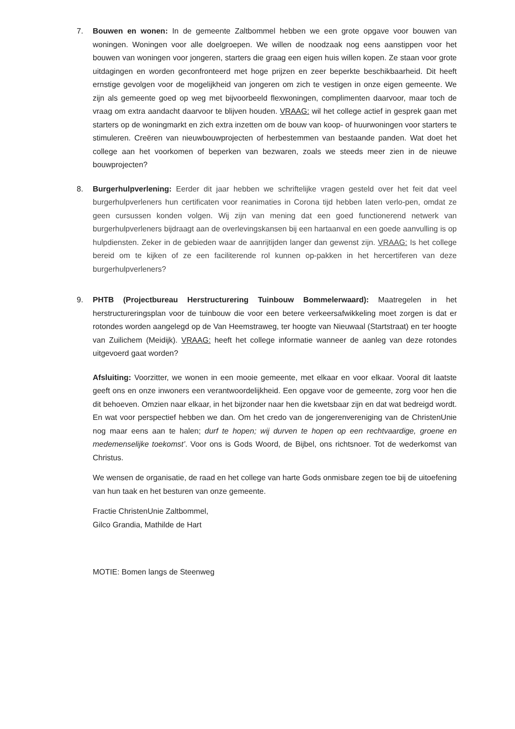7. Bouwen en wonen: In de gemeente Zaltbommel hebben we een grote opgave voor bouwen van woningen. Woningen voor alle doelgroepen. We willen de noodzaak nog eens aanstippen voor het bouwen van woningen voor jongeren, starters die graag een eigen huis willen kopen. Ze staan voor grote uitdagingen en worden geconfronteerd met hoge prijzen en zeer beperkte beschikbaarheid. Dit heeft ernstige gevolgen voor de mogelijkheid van jongeren om zich te vestigen in onze eigen gemeente. We zijn als gemeente goed op weg met bijvoorbeeld flexwoningen, complimenten daarvoor, maar toch de vraag om extra aandacht daarvoor te blijven houden. VRAAG: wil het college actief in gesprek gaan met starters op de woningmarkt en zich extra inzetten om de bouw van koop- of huurwoningen voor starters te stimuleren. Creëren van nieuwbouwprojecten of herbestemmen van bestaande panden. Wat doet het college aan het voorkomen of beperken van bezwaren, zoals we steeds meer zien in de nieuwe bouwprojecten?
8. Burgerhulpverlening: Eerder dit jaar hebben we schriftelijke vragen gesteld over het feit dat veel burgerhulpverleners hun certificaten voor reanimaties in Corona tijd hebben laten verlo-pen, omdat ze geen cursussen konden volgen. Wij zijn van mening dat een goed functionerend netwerk van burgerhulpverleners bijdraagt aan de overlevingskansen bij een hartaanval en een goede aanvulling is op hulpdiensten. Zeker in de gebieden waar de aanrijtijden langer dan gewenst zijn. VRAAG: Is het college bereid om te kijken of ze een faciliterende rol kunnen op-pakken in het hercertiferen van deze burgerhulpverleners?
9. PHTB (Projectbureau Herstructurering Tuinbouw Bommelerwaard): Maatregelen in het herstructureringsplan voor de tuinbouw die voor een betere verkeersafwikkeling moet zorgen is dat er rotondes worden aangelegd op de Van Heemstraweg, ter hoogte van Nieuwaal (Startstraat) en ter hoogte van Zuilichem (Meidijk). VRAAG: heeft het college informatie wanneer de aanleg van deze rotondes uitgevoerd gaat worden?
Afsluiting: Voorzitter, we wonen in een mooie gemeente, met elkaar en voor elkaar. Vooral dit laatste geeft ons en onze inwoners een verantwoordelijkheid. Een opgave voor de gemeente, zorg voor hen die dit behoeven. Omzien naar elkaar, in het bijzonder naar hen die kwetsbaar zijn en dat wat bedreigd wordt. En wat voor perspectief hebben we dan. Om het credo van de jongerenvereniging van de ChristenUnie nog maar eens aan te halen; durf te hopen; wij durven te hopen op een rechtvaardige, groene en medemenselijke toekomst’. Voor ons is Gods Woord, de Bijbel, ons richtsnoer. Tot de wederkomst van Christus.
We wensen de organisatie, de raad en het college van harte Gods onmisbare zegen toe bij de uitoefening van hun taak en het besturen van onze gemeente.
Fractie ChristenUnie Zaltbommel,
Gilco Grandia, Mathilde de Hart
MOTIE: Bomen langs de Steenweg